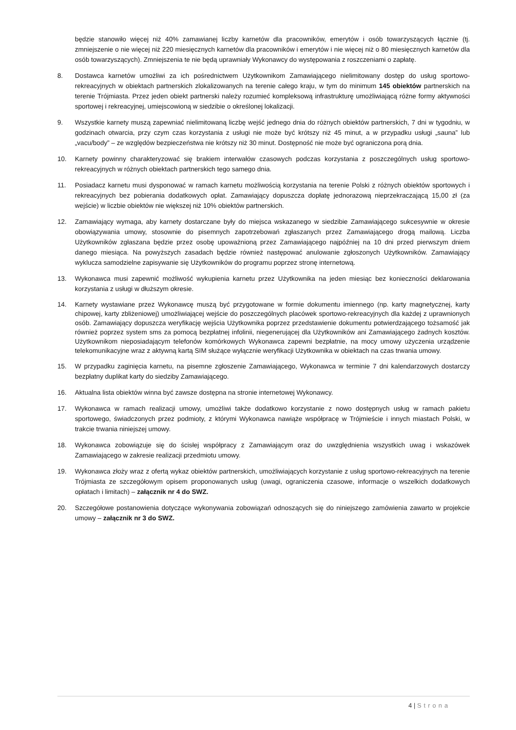będzie stanowiło więcej niż 40% zamawianej liczby karnetów dla pracowników, emerytów i osób towarzyszących łącznie (tj. zmniejszenie o nie więcej niż 220 miesięcznych karnetów dla pracowników i emerytów i nie więcej niż o 80 miesięcznych karnetów dla osób towarzyszących). Zmniejszenia te nie będą uprawniały Wykonawcy do występowania z roszczeniami o zapłatę.
8. Dostawca karnetów umożliwi za ich pośrednictwem Użytkownikom Zamawiającego nielimitowany dostęp do usług sportowo-rekreacyjnych w obiektach partnerskich zlokalizowanych na terenie całego kraju, w tym do minimum 145 obiektów partnerskich na terenie Trójmiasta. Przez jeden obiekt partnerski należy rozumieć kompleksową infrastrukturę umożliwiającą różne formy aktywności sportowej i rekreacyjnej, umiejscowioną w siedzibie o określonej lokalizacji.
9. Wszystkie karnety muszą zapewniać nielimitowaną liczbę wejść jednego dnia do różnych obiektów partnerskich, 7 dni w tygodniu, w godzinach otwarcia, przy czym czas korzystania z usługi nie może być krótszy niż 45 minut, a w przypadku usługi „sauna” lub „vacu/body” – ze względów bezpieczeństwa nie krótszy niż 30 minut. Dostępność nie może być ograniczona porą dnia.
10. Karnety powinny charakteryzować się brakiem interwałów czasowych podczas korzystania z poszczególnych usług sportowo-rekreacyjnych w różnych obiektach partnerskich tego samego dnia.
11. Posiadacz karnetu musi dysponować w ramach karnetu możliwością korzystania na terenie Polski z różnych obiektów sportowych i rekreacyjnych bez pobierania dodatkowych opłat. Zamawiający dopuszcza dopłatę jednorazową nieprzekraczającą 15,00 zł (za wejście) w liczbie obiektów nie większej niż 10% obiektów partnerskich.
12. Zamawiający wymaga, aby karnety dostarczane były do miejsca wskazanego w siedzibie Zamawiającego sukcesywnie w okresie obowiązywania umowy, stosownie do pisemnych zapotrzebowań zgłaszanych przez Zamawiającego drogą mailową. Liczba Użytkowników zgłaszana będzie przez osobę upoważnioną przez Zamawiającego najpóźniej na 10 dni przed pierwszym dniem danego miesiąca. Na powyższych zasadach będzie również następować anulowanie zgłoszonych Użytkowników. Zamawiający wyklucza samodzielne zapisywanie się Użytkowników do programu poprzez stronę internetową.
13. Wykonawca musi zapewnić możliwość wykupienia karnetu przez Użytkownika na jeden miesiąc bez konieczności deklarowania korzystania z usługi w dłuższym okresie.
14. Karnety wystawiane przez Wykonawcę muszą być przygotowane w formie dokumentu imiennego (np. karty magnetycznej, karty chipowej, karty zbliżeniowej) umożliwiającej wejście do poszczególnych placówek sportowo-rekreacyjnych dla każdej z uprawnionych osób. Zamawiający dopuszcza weryfikację wejścia Użytkownika poprzez przedstawienie dokumentu potwierdzającego tożsamość jak również poprzez system sms za pomocą bezpłatnej infolinii, niegenerującej dla Użytkowników ani Zamawiającego żadnych kosztów. Użytkownikom nieposiadającym telefonów komórkowych Wykonawca zapewni bezpłatnie, na mocy umowy użyczenia urządzenie telekomunikacyjne wraz z aktywną kartą SIM służące wyłącznie weryfikacji Użytkownika w obiektach na czas trwania umowy.
15. W przypadku zaginięcia karnetu, na pisemne zgłoszenie Zamawiającego, Wykonawca w terminie 7 dni kalendarzowych dostarczy bezpłatny duplikat karty do siedziby Zamawiającego.
16. Aktualna lista obiektów winna być zawsze dostępna na stronie internetowej Wykonawcy.
17. Wykonawca w ramach realizacji umowy, umożliwi także dodatkowo korzystanie z nowo dostępnych usług w ramach pakietu sportowego, świadczonych przez podmioty, z którymi Wykonawca nawiąże współpracę w Trójmieście i innych miastach Polski, w trakcie trwania niniejszej umowy.
18. Wykonawca zobowiązuje się do ścisłej współpracy z Zamawiającym oraz do uwzględnienia wszystkich uwag i wskazówek Zamawiającego w zakresie realizacji przedmiotu umowy.
19. Wykonawca złoży wraz z ofertą wykaz obiektów partnerskich, umożliwiających korzystanie z usług sportowo-rekreacyjnych na terenie Trójmiasta ze szczegółowym opisem proponowanych usług (uwagi, ograniczenia czasowe, informacje o wszelkich dodatkowych opłatach i limitach) – załącznik nr 4 do SWZ.
20. Szczegółowe postanowienia dotyczące wykonywania zobowiązań odnoszących się do niniejszego zamówienia zawarto w projekcie umowy – załącznik nr 3 do SWZ.
4 | Strona